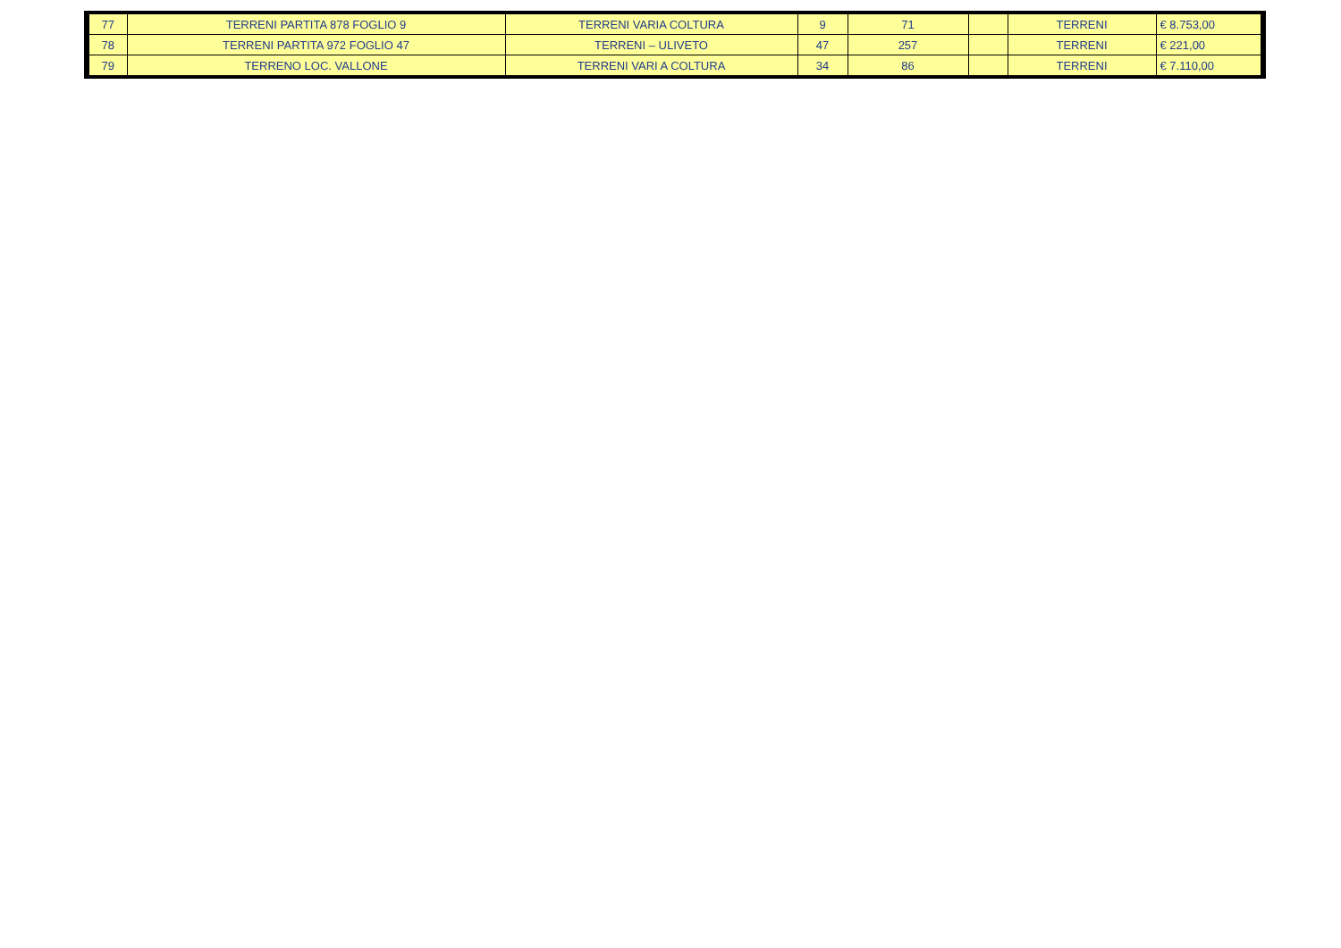| 77 | TERRENI PARTITA 878 FOGLIO 9 | TERRENI VARIA COLTURA | 9 | 71 | | TERRENI | € 8.753,00 |
| 78 | TERRENI PARTITA 972 FOGLIO 47 | TERRENI – ULIVETO | 47 | 257 | | TERRENI | € 221,00 |
| 79 | TERRENO LOC. VALLONE | TERRENI VARI A COLTURA | 34 | 86 | | TERRENI | € 7.110,00 |